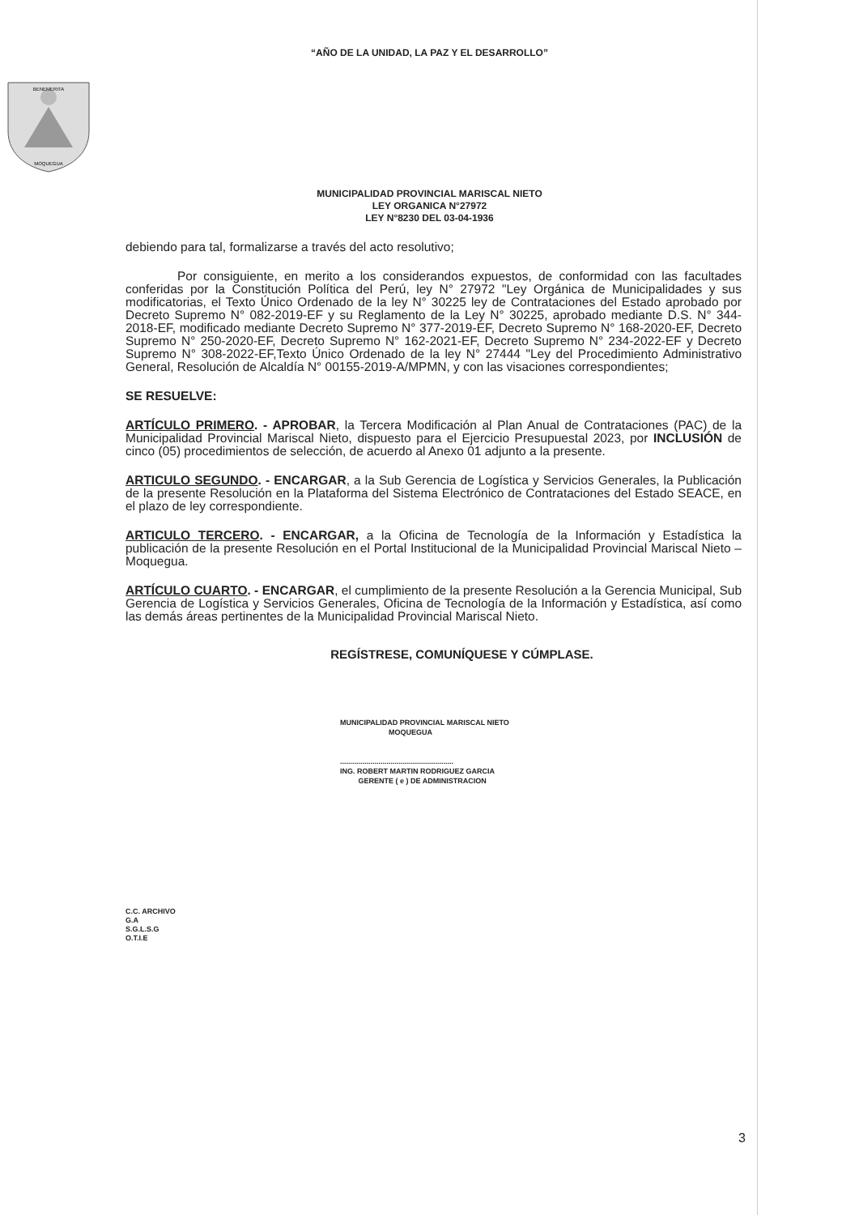“AÑO DE LA UNIDAD, LA PAZ Y EL DESARROLLO”
BENEMERITA
MOQUEGUA
MUNICIPALIDAD PROVINCIAL MARISCAL NIETO
LEY ORGANICA N°27972
LEY N°8230 DEL 03-04-1936
debiendo para tal, formalizarse a través del acto resolutivo;
Por consiguiente, en merito a los considerandos expuestos, de conformidad con las facultades conferidas por la Constitución Política del Perú, ley N° 27972 "Ley Orgánica de Municipalidades y sus modificatorias, el Texto Único Ordenado de la ley N° 30225 ley de Contrataciones del Estado aprobado por Decreto Supremo N° 082-2019-EF y su Reglamento de la Ley N° 30225, aprobado mediante D.S. N° 344-2018-EF, modificado mediante Decreto Supremo N° 377-2019-EF, Decreto Supremo N° 168-2020-EF, Decreto Supremo N° 250-2020-EF, Decreto Supremo N° 162-2021-EF, Decreto Supremo N° 234-2022-EF y Decreto Supremo N° 308-2022-EF,Texto Único Ordenado de la ley N° 27444 "Ley del Procedimiento Administrativo General, Resolución de Alcaldía N° 00155-2019-A/MPMN, y con las visaciones correspondientes;
SE RESUELVE:
ARTÍCULO PRIMERO. - APROBAR, la Tercera Modificación al Plan Anual de Contrataciones (PAC) de la Municipalidad Provincial Mariscal Nieto, dispuesto para el Ejercicio Presupuestal 2023, por INCLUSIÓN de cinco (05) procedimientos de selección, de acuerdo al Anexo 01 adjunto a la presente.
ARTICULO SEGUNDO. - ENCARGAR, a la Sub Gerencia de Logística y Servicios Generales, la Publicación de la presente Resolución en la Plataforma del Sistema Electrónico de Contrataciones del Estado SEACE, en el plazo de ley correspondiente.
ARTICULO TERCERO. - ENCARGAR, a la Oficina de Tecnología de la Información y Estadística la publicación de la presente Resolución en el Portal Institucional de la Municipalidad Provincial Mariscal Nieto – Moquegua.
ARTÍCULO CUARTO. - ENCARGAR, el cumplimiento de la presente Resolución a la Gerencia Municipal, Sub Gerencia de Logística y Servicios Generales, Oficina de Tecnología de la Información y Estadística, así como las demás áreas pertinentes de la Municipalidad Provincial Mariscal Nieto.
REGÍSTRESE, COMUNÍQUESE Y CÚMPLASE.
MUNICIPALIDAD PROVINCIAL MARISCAL NIETO
MOQUEGUA
........................................................
ING. ROBERT MARTIN RODRIGUEZ GARCIA
GERENTE ( e ) DE ADMINISTRACION
C.C. ARCHIVO
G.A
S.G.L.S.G
O.T.I.E
3